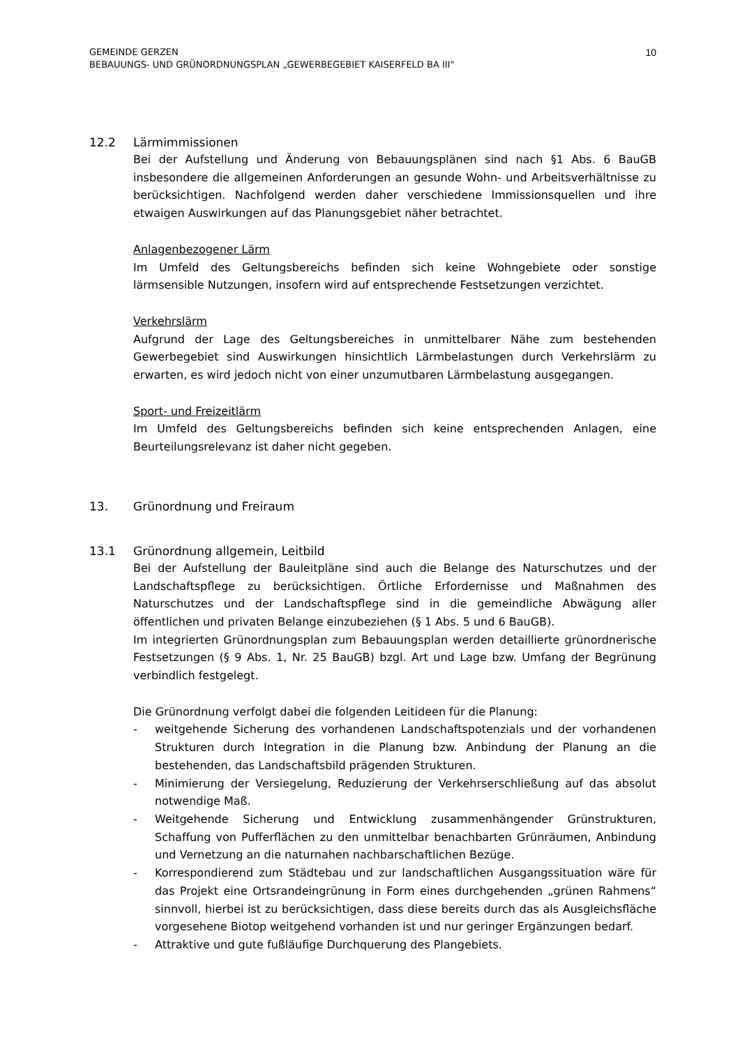GEMEINDE GERZEN
BEBAUUNGS- UND GRÜNORDNUNGSPLAN „GEWERBEGEBIET KAISERFELD BA III"
10
12.2 Lärmimmissionen
Bei der Aufstellung und Änderung von Bebauungsplänen sind nach §1 Abs. 6 BauGB insbesondere die allgemeinen Anforderungen an gesunde Wohn- und Arbeitsverhältnisse zu berücksichtigen. Nachfolgend werden daher verschiedene Immissionsquellen und ihre etwaigen Auswirkungen auf das Planungsgebiet näher betrachtet.
Anlagenbezogener Lärm
Im Umfeld des Geltungsbereichs befinden sich keine Wohngebiete oder sonstige lärmsensible Nutzungen, insofern wird auf entsprechende Festsetzungen verzichtet.
Verkehrslärm
Aufgrund der Lage des Geltungsbereiches in unmittelbarer Nähe zum bestehenden Gewerbegebiet sind Auswirkungen hinsichtlich Lärmbelastungen durch Verkehrslärm zu erwarten, es wird jedoch nicht von einer unzumutbaren Lärmbelastung ausgegangen.
Sport- und Freizeitlärm
Im Umfeld des Geltungsbereichs befinden sich keine entsprechenden Anlagen, eine Beurteilungsrelevanz ist daher nicht gegeben.
13. Grünordnung und Freiraum
13.1 Grünordnung allgemein, Leitbild
Bei der Aufstellung der Bauleitpläne sind auch die Belange des Naturschutzes und der Landschaftspflege zu berücksichtigen. Örtliche Erfordernisse und Maßnahmen des Naturschutzes und der Landschaftspflege sind in die gemeindliche Abwägung aller öffentlichen und privaten Belange einzubeziehen (§ 1 Abs. 5 und 6 BauGB).
Im integrierten Grünordnungsplan zum Bebauungsplan werden detaillierte grünordnerische Festsetzungen (§ 9 Abs. 1, Nr. 25 BauGB) bzgl. Art und Lage bzw. Umfang der Begrünung verbindlich festgelegt.
Die Grünordnung verfolgt dabei die folgenden Leitideen für die Planung:
- weitgehende Sicherung des vorhandenen Landschaftspotenzials und der vorhandenen Strukturen durch Integration in die Planung bzw. Anbindung der Planung an die bestehenden, das Landschaftsbild prägenden Strukturen.
- Minimierung der Versiegelung, Reduzierung der Verkehrserschließung auf das absolut notwendige Maß.
- Weitgehende Sicherung und Entwicklung zusammenhängender Grünstrukturen, Schaffung von Pufferflächen zu den unmittelbar benachbarten Grünräumen, Anbindung und Vernetzung an die naturnahen nachbarschaftlichen Bezüge.
- Korrespondierend zum Städtebau und zur landschaftlichen Ausgangssituation wäre für das Projekt eine Ortsrandeingrünung in Form eines durchgehenden „grünen Rahmens“ sinnvoll, hierbei ist zu berücksichtigen, dass diese bereits durch das als Ausgleichsfläche vorgesehene Biotop weitgehend vorhanden ist und nur geringer Ergänzungen bedarf.
- Attraktive und gute fußläufige Durchquerung des Plangebiets.